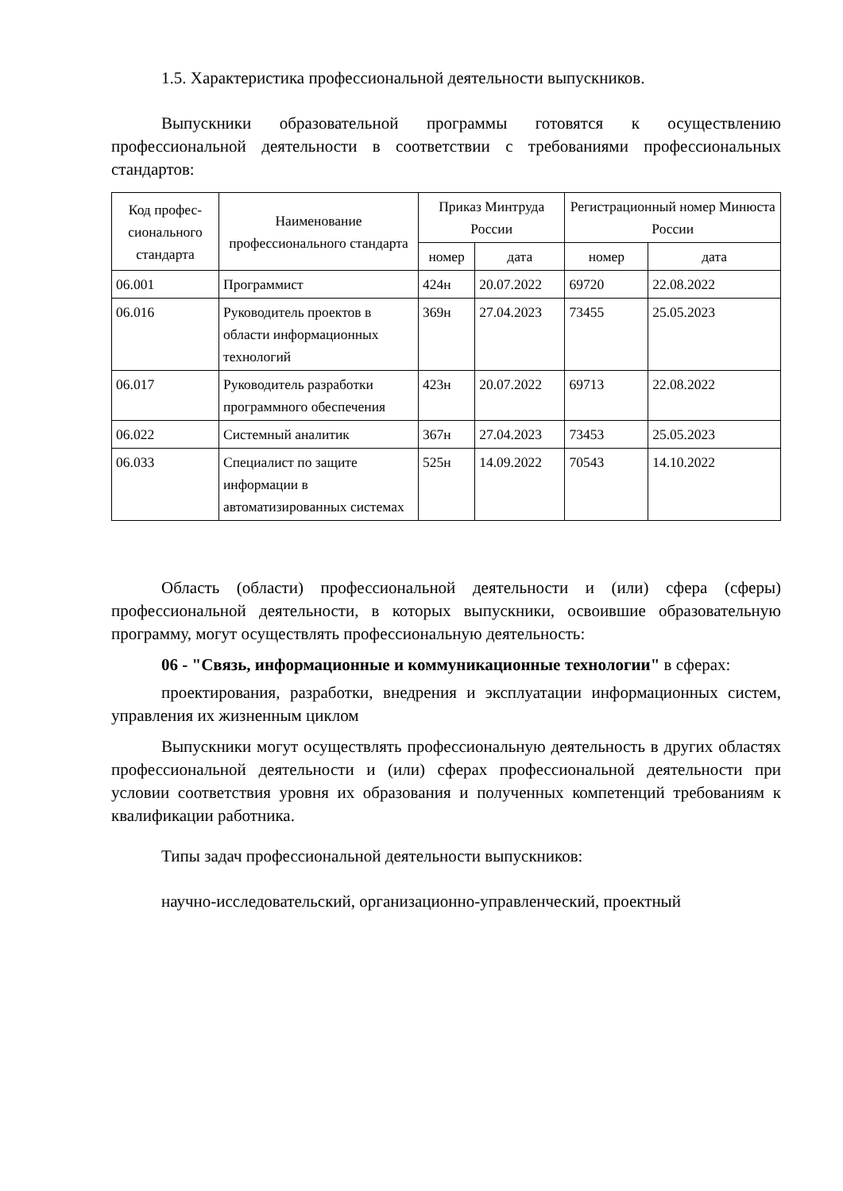1.5. Характеристика профессиональной деятельности выпускников.
Выпускники образовательной программы готовятся к осуществлению профессиональной деятельности в соответствии с требованиями профессиональных стандартов:
| Код профес-сионального стандарта | Наименование профессионального стандарта | Приказ Минтруда России | | Регистрационный номер Минюста России | |
| --- | --- | --- | --- | --- | --- |
| | | номер | дата | номер | дата |
| 06.001 | Программист | 424н | 20.07.2022 | 69720 | 22.08.2022 |
| 06.016 | Руководитель проектов в области информационных технологий | 369н | 27.04.2023 | 73455 | 25.05.2023 |
| 06.017 | Руководитель разработки программного обеспечения | 423н | 20.07.2022 | 69713 | 22.08.2022 |
| 06.022 | Системный аналитик | 367н | 27.04.2023 | 73453 | 25.05.2023 |
| 06.033 | Специалист по защите информации в автоматизированных системах | 525н | 14.09.2022 | 70543 | 14.10.2022 |
Область (области) профессиональной деятельности и (или) сфера (сферы) профессиональной деятельности, в которых выпускники, освоившие образовательную программу, могут осуществлять профессиональную деятельность:
06 - "Связь, информационные и коммуникационные технологии" в сферах:
проектирования, разработки, внедрения и эксплуатации информационных систем, управления их жизненным циклом
Выпускники могут осуществлять профессиональную деятельность в других областях профессиональной деятельности и (или) сферах профессиональной деятельности при условии соответствия уровня их образования и полученных компетенций требованиям к квалификации работника.
Типы задач профессиональной деятельности выпускников:
научно-исследовательский, организационно-управленческий, проектный